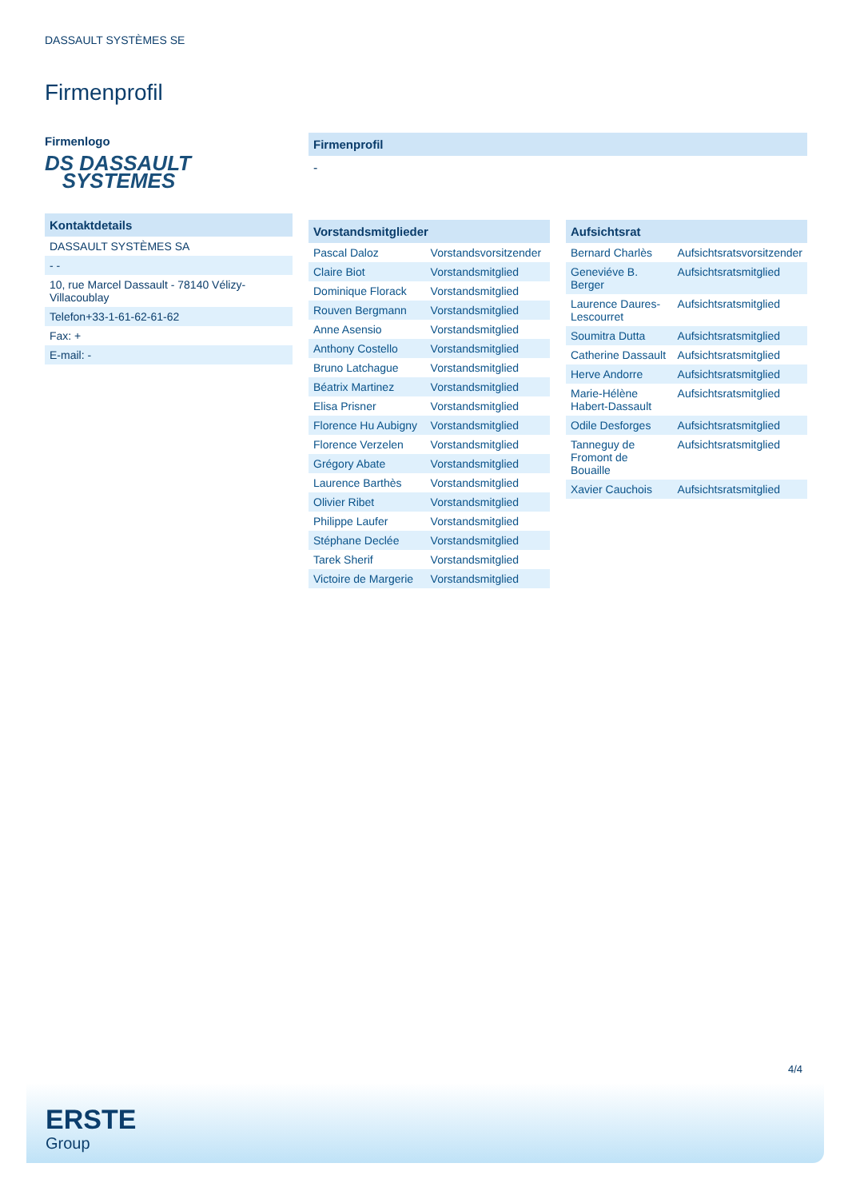DASSAULT SYSTÈMES SE
Firmenprofil
Firmenlogo
DS DASSAULT
SYSTEMES
Kontaktdetails
| DASSAULT SYSTÈMES SA |
| - - |
| 10, rue Marcel Dassault - 78140 Vélizy-Villacoublay |
| Telefon+33-1-61-62-61-62 |
| Fax: + |
| E-mail: - |
Firmenprofil
-
Vorstandsmitglieder
| Pascal Daloz | Vorstandsvorsitzender |
| Claire Biot | Vorstandsmitglied |
| Dominique Florack | Vorstandsmitglied |
| Rouven Bergmann | Vorstandsmitglied |
| Anne Asensio | Vorstandsmitglied |
| Anthony Costello | Vorstandsmitglied |
| Bruno Latchague | Vorstandsmitglied |
| Béatrix Martinez | Vorstandsmitglied |
| Elisa Prisner | Vorstandsmitglied |
| Florence Hu Aubigny | Vorstandsmitglied |
| Florence Verzelen | Vorstandsmitglied |
| Grégory Abate | Vorstandsmitglied |
| Laurence Barthès | Vorstandsmitglied |
| Olivier Ribet | Vorstandsmitglied |
| Philippe Laufer | Vorstandsmitglied |
| Stéphane Declée | Vorstandsmitglied |
| Tarek Sherif | Vorstandsmitglied |
| Victoire de Margerie | Vorstandsmitglied |
Aufsichtsrat
| Bernard Charlès | Aufsichtsratsvorsitzender |
| Geneviéve B. Berger | Aufsichtsratsmitglied |
| Laurence Daures-Lescourret | Aufsichtsratsmitglied |
| Soumitra Dutta | Aufsichtsratsmitglied |
| Catherine Dassault | Aufsichtsratsmitglied |
| Herve Andorre | Aufsichtsratsmitglied |
| Marie-Hélène Habert-Dassault | Aufsichtsratsmitglied |
| Odile Desforges | Aufsichtsratsmitglied |
| Tanneguy de Fromont de Bouaille | Aufsichtsratsmitglied |
| Xavier Cauchois | Aufsichtsratsmitglied |
4/4
ERSTE
Group